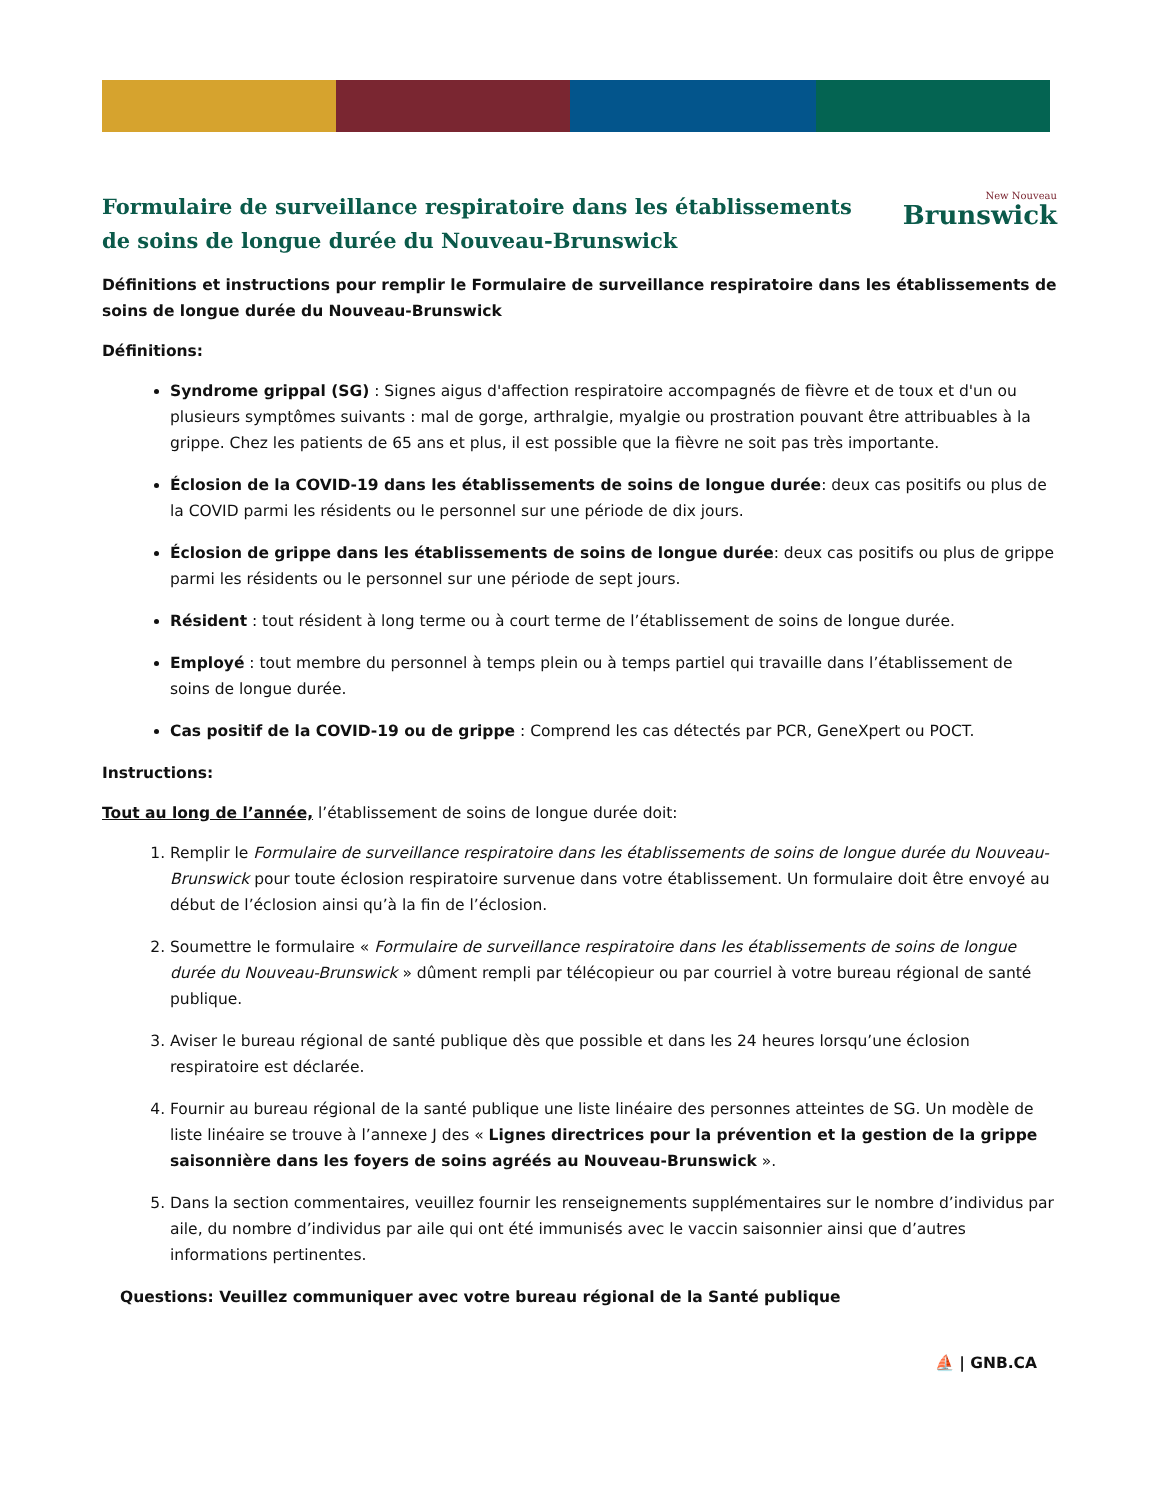Formulaire de surveillance respiratoire dans les établissements de soins de longue durée du Nouveau-Brunswick
New Nouveau
Brunswick
Définitions et instructions pour remplir le Formulaire de surveillance respiratoire dans les établissements de soins de longue durée du Nouveau-Brunswick
Définitions:
Syndrome grippal (SG) : Signes aigus d'affection respiratoire accompagnés de fièvre et de toux et d'un ou plusieurs symptômes suivants : mal de gorge, arthralgie, myalgie ou prostration pouvant être attribuables à la grippe. Chez les patients de 65 ans et plus, il est possible que la fièvre ne soit pas très importante.
Éclosion de la COVID-19 dans les établissements de soins de longue durée: deux cas positifs ou plus de la COVID parmi les résidents ou le personnel sur une période de dix jours.
Éclosion de grippe dans les établissements de soins de longue durée: deux cas positifs ou plus de grippe parmi les résidents ou le personnel sur une période de sept jours.
Résident : tout résident à long terme ou à court terme de l’établissement de soins de longue durée.
Employé : tout membre du personnel à temps plein ou à temps partiel qui travaille dans l’établissement de soins de longue durée.
Cas positif de la COVID-19 ou de grippe : Comprend les cas détectés par PCR, GeneXpert ou POCT.
Instructions:
Tout au long de l’année, l’établissement de soins de longue durée doit:
1. Remplir le Formulaire de surveillance respiratoire dans les établissements de soins de longue durée du Nouveau-Brunswick pour toute éclosion respiratoire survenue dans votre établissement. Un formulaire doit être envoyé au début de l’éclosion ainsi qu’à la fin de l’éclosion.
2. Soumettre le formulaire « Formulaire de surveillance respiratoire dans les établissements de soins de longue durée du Nouveau-Brunswick » dûment rempli par télécopieur ou par courriel à votre bureau régional de santé publique.
3. Aviser le bureau régional de santé publique dès que possible et dans les 24 heures lorsqu’une éclosion respiratoire est déclarée.
4. Fournir au bureau régional de la santé publique une liste linéaire des personnes atteintes de SG. Un modèle de liste linéaire se trouve à l’annexe J des « Lignes directrices pour la prévention et la gestion de la grippe saisonnière dans les foyers de soins agréés au Nouveau-Brunswick ».
5. Dans la section commentaires, veuillez fournir les renseignements supplémentaires sur le nombre d’individus par aile, du nombre d’individus par aile qui ont été immunisés avec le vaccin saisonnier ainsi que d’autres informations pertinentes.
Questions: Veuillez communiquer avec votre bureau régional de la Santé publique
⛵ | GNB.CA